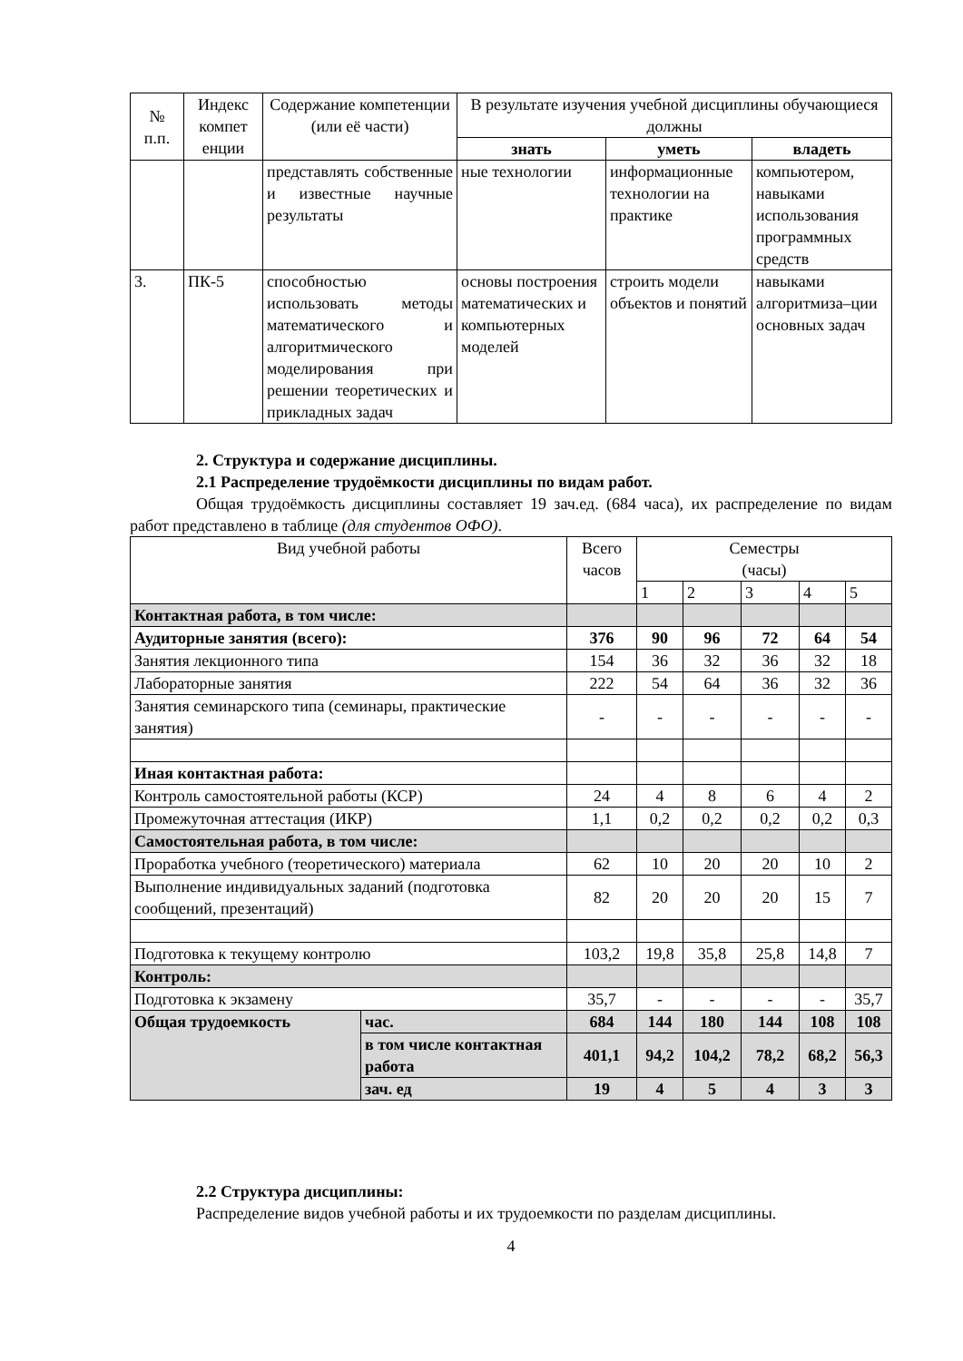| № п.п. | Индекс компет енции | Содержание компетенции (или её части) | В результате изучения учебной дисциплины обучающиеся должны | | |
| --- | --- | --- | --- | --- | --- |
| | | | знать | уметь | владеть |
| | | представлять собственные и известные научные результаты | ные технологии | информационные технологии на практике | компьютером, навыками использования программных средств |
| 3. | ПК-5 | способностью использовать методы математического и алгоритмического моделирования при решении теоретических и прикладных задач | основы построения математических и компьютерных моделей | строить модели объектов и понятий | навыками алгоритмиза–ции основных задач |
2. Структура и содержание дисциплины.
2.1 Распределение трудоёмкости дисциплины по видам работ.
Общая трудоёмкость дисциплины составляет 19 зач.ед. (684 часа), их распределение по видам работ представлено в таблице (для студентов ОФО).
| Вид учебной работы | | Всего часов | Семестры (часы) | | | | |
| | | | 1 | 2 | 3 | 4 | 5 |
| Контактная работа, в том числе: | | | | | | | |
| Аудиторные занятия (всего): | | 376 | 90 | 96 | 72 | 64 | 54 |
| Занятия лекционного типа | | 154 | 36 | 32 | 36 | 32 | 18 |
| Лабораторные занятия | | 222 | 54 | 64 | 36 | 32 | 36 |
| Занятия семинарского типа (семинары, практические занятия) | | - | - | - | - | - | - |
| Иная контактная работа: | | | | | | | |
| Контроль самостоятельной работы (КСР) | | 24 | 4 | 8 | 6 | 4 | 2 |
| Промежуточная аттестация (ИКР) | | 1,1 | 0,2 | 0,2 | 0,2 | 0,2 | 0,3 |
| Самостоятельная работа, в том числе: | | | | | | | |
| Проработка учебного (теоретического) материала | | 62 | 10 | 20 | 20 | 10 | 2 |
| Выполнение индивидуальных заданий (подготовка сообщений, презентаций) | | 82 | 20 | 20 | 20 | 15 | 7 |
| Подготовка к текущему контролю | | 103,2 | 19,8 | 35,8 | 25,8 | 14,8 | 7 |
| Контроль: | | | | | | | |
| Подготовка к экзамену | | 35,7 | - | - | - | - | 35,7 |
| Общая трудоемкость | час. | 684 | 144 | 180 | 144 | 108 | 108 |
| | в том числе контактная работа | 401,1 | 94,2 | 104,2 | 78,2 | 68,2 | 56,3 |
| | зач. ед | 19 | 4 | 5 | 4 | 3 | 3 |
2.2 Структура дисциплины:
Распределение видов учебной работы и их трудоемкости по разделам дисциплины.
4